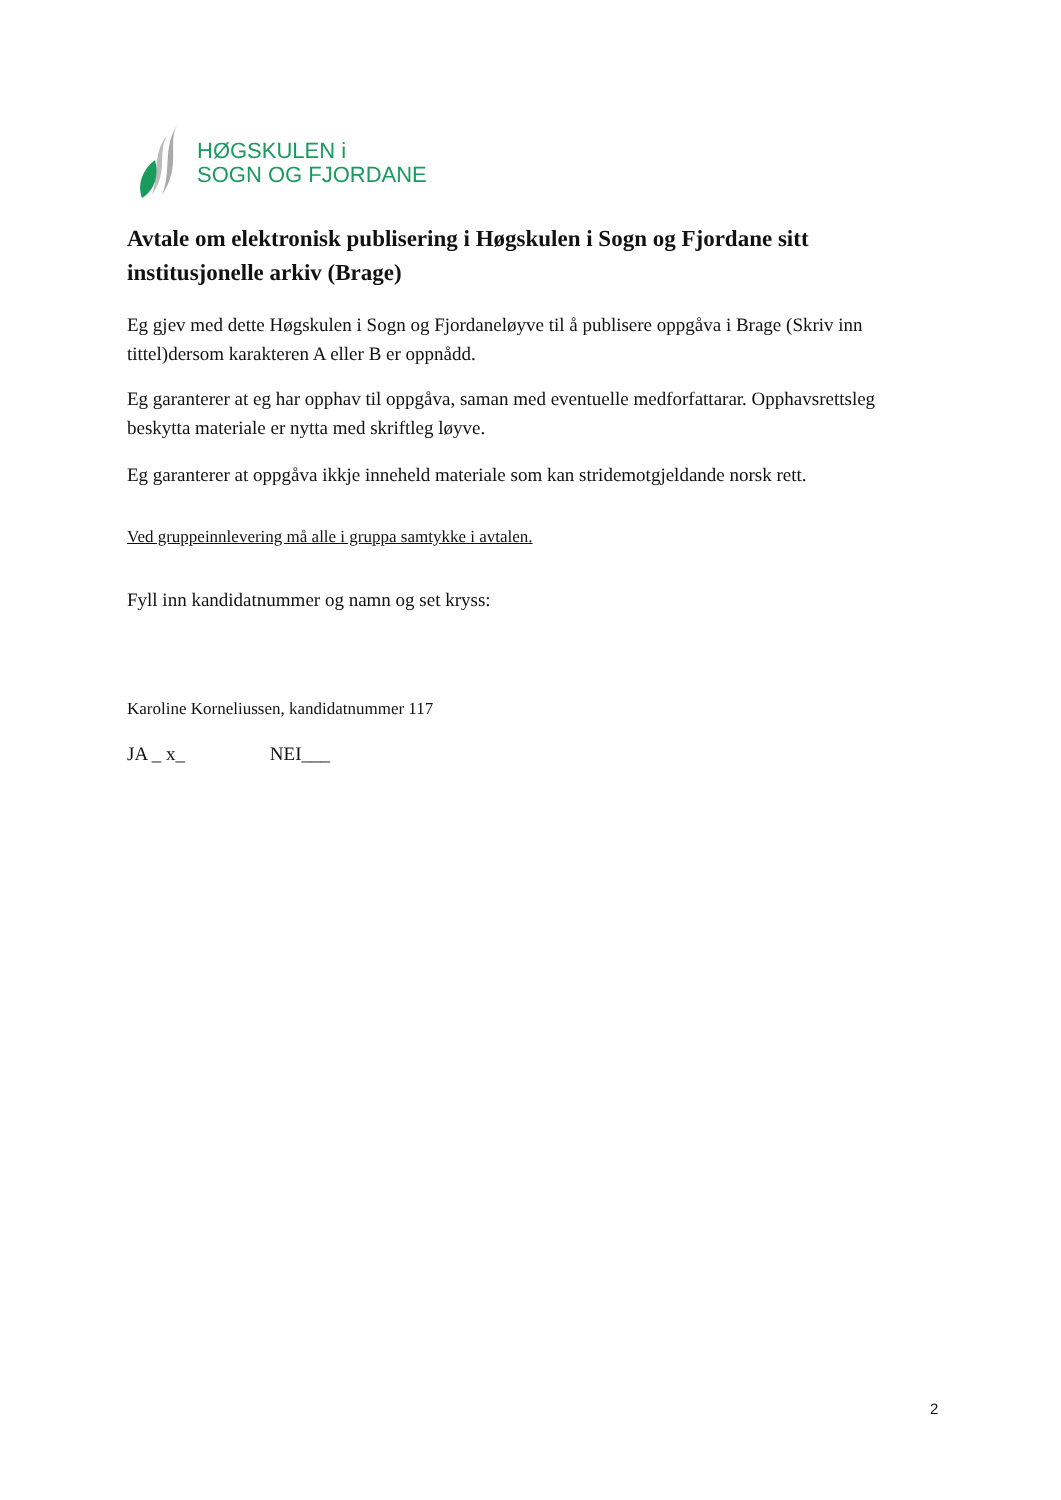HØGSKULEN i
SOGN OG FJORDANE
Avtale om elektronisk publisering i Høgskulen i Sogn og Fjordane sitt institusjonelle arkiv (Brage)
Eg gjev med dette Høgskulen i Sogn og Fjordaneløyve til å publisere oppgåva i Brage (Skriv inn tittel)dersom karakteren A eller B er oppnådd.
Eg garanterer at eg har opphav til oppgåva, saman med eventuelle medforfattarar. Opphavsrettsleg beskytta materiale er nytta med skriftleg løyve.
Eg garanterer at oppgåva ikkje inneheld materiale som kan stridemotgjeldande norsk rett.
Ved gruppeinnlevering må alle i gruppa samtykke i avtalen.
Fyll inn kandidatnummer og namn og set kryss:
Karoline Korneliussen, kandidatnummer 117
JA _ x_ NEI___
2